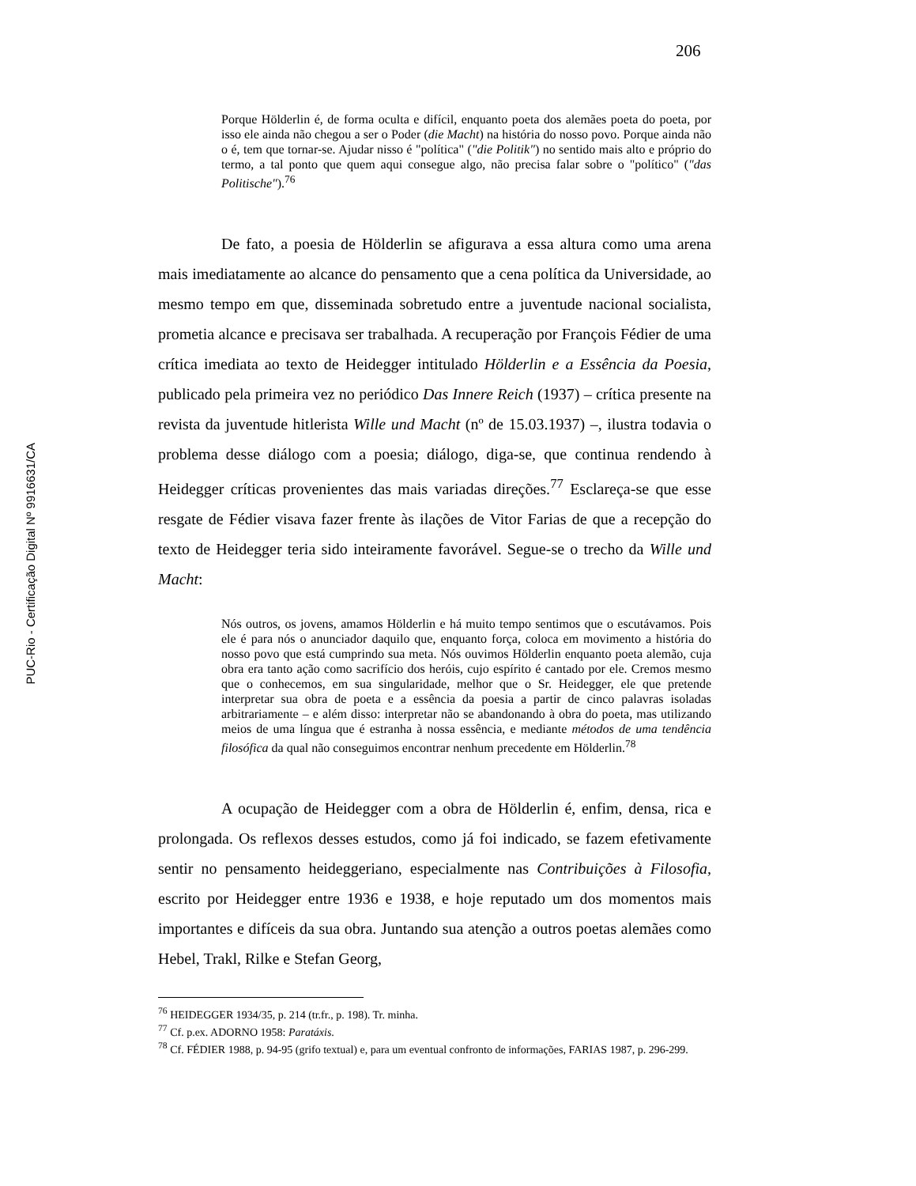206
PUC-Rio - Certificação Digital Nº 9916631/CA
Porque Hölderlin é, de forma oculta e difícil, enquanto poeta dos alemães poeta do poeta, por isso ele ainda não chegou a ser o Poder (die Macht) na história do nosso povo. Porque ainda não o é, tem que tornar-se. Ajudar nisso é "política" ("die Politik") no sentido mais alto e próprio do termo, a tal ponto que quem aqui consegue algo, não precisa falar sobre o "político" ("das Politische").<sup>76</sup>
De fato, a poesia de Hölderlin se afigurava a essa altura como uma arena mais imediatamente ao alcance do pensamento que a cena política da Universidade, ao mesmo tempo em que, disseminada sobretudo entre a juventude nacional socialista, prometia alcance e precisava ser trabalhada. A recuperação por François Fédier de uma crítica imediata ao texto de Heidegger intitulado Hölderlin e a Essência da Poesia, publicado pela primeira vez no periódico Das Innere Reich (1937) – crítica presente na revista da juventude hitlerista Wille und Macht (nº de 15.03.1937) –, ilustra todavia o problema desse diálogo com a poesia; diálogo, diga-se, que continua rendendo à Heidegger críticas provenientes das mais variadas direções.<sup>77</sup> Esclareça-se que esse resgate de Fédier visava fazer frente às ilações de Vitor Farias de que a recepção do texto de Heidegger teria sido inteiramente favorável. Segue-se o trecho da Wille und Macht:
Nós outros, os jovens, amamos Hölderlin e há muito tempo sentimos que o escutávamos. Pois ele é para nós o anunciador daquilo que, enquanto força, coloca em movimento a história do nosso povo que está cumprindo sua meta. Nós ouvimos Hölderlin enquanto poeta alemão, cuja obra era tanto ação como sacrifício dos heróis, cujo espírito é cantado por ele. Cremos mesmo que o conhecemos, em sua singularidade, melhor que o Sr. Heidegger, ele que pretende interpretar sua obra de poeta e a essência da poesia a partir de cinco palavras isoladas arbitrariamente – e além disso: interpretar não se abandonando à obra do poeta, mas utilizando meios de uma língua que é estranha à nossa essência, e mediante métodos de uma tendência filosófica da qual não conseguimos encontrar nenhum precedente em Hölderlin.<sup>78</sup>
A ocupação de Heidegger com a obra de Hölderlin é, enfim, densa, rica e prolongada. Os reflexos desses estudos, como já foi indicado, se fazem efetivamente sentir no pensamento heideggeriano, especialmente nas Contribuições à Filosofia, escrito por Heidegger entre 1936 e 1938, e hoje reputado um dos momentos mais importantes e difíceis da sua obra. Juntando sua atenção a outros poetas alemães como Hebel, Trakl, Rilke e Stefan Georg,
<sup>76</sup> HEIDEGGER 1934/35, p. 214 (tr.fr., p. 198). Tr. minha.
<sup>77</sup> Cf. p.ex. ADORNO 1958: Paratáxis.
<sup>78</sup> Cf. FÉDIER 1988, p. 94-95 (grifo textual) e, para um eventual confronto de informações, FARIAS 1987, p. 296-299.